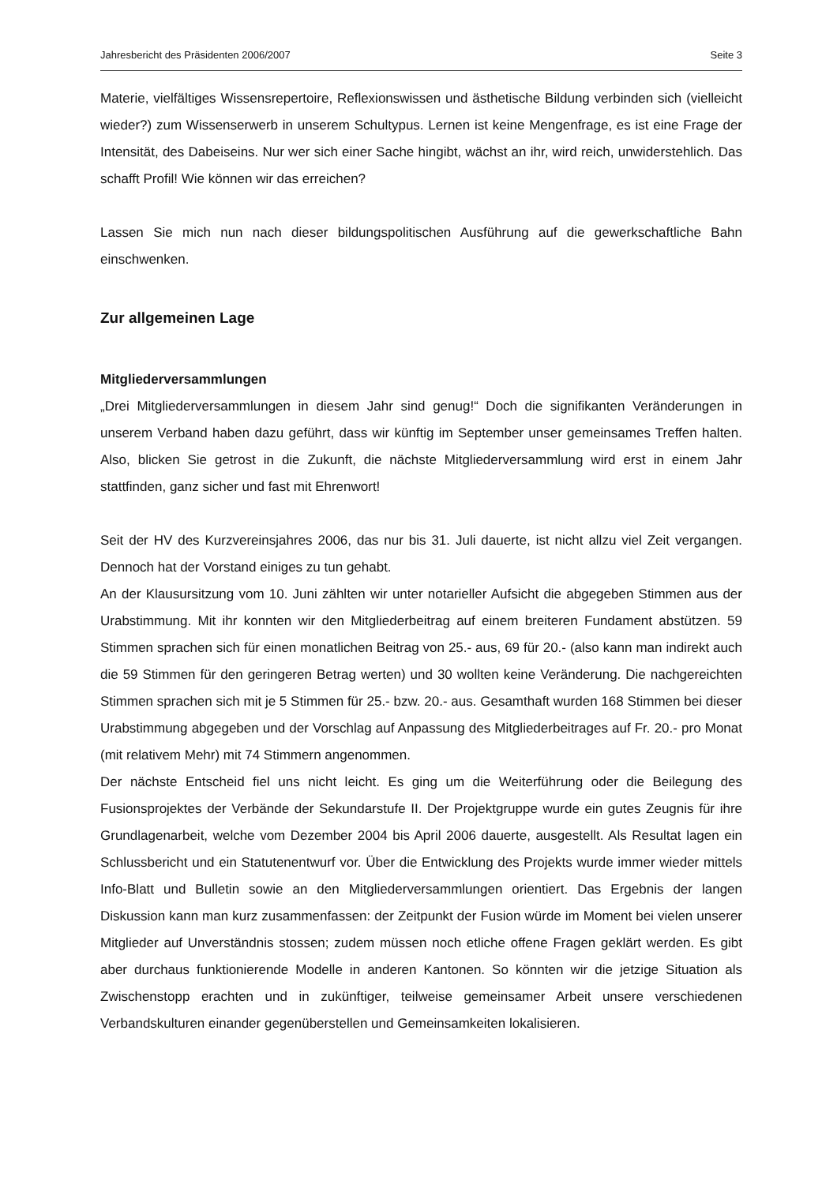Jahresbericht des Präsidenten 2006/2007 Seite 3
Materie, vielfältiges Wissensrepertoire, Reflexionswissen und ästhetische Bildung verbinden sich (vielleicht wieder?) zum Wissenserwerb in unserem Schultypus. Lernen ist keine Mengenfrage, es ist eine Frage der Intensität, des Dabeiseins. Nur wer sich einer Sache hingibt, wächst an ihr, wird reich, unwiderstehlich. Das schafft Profil! Wie können wir das erreichen?
Lassen Sie mich nun nach dieser bildungspolitischen Ausführung auf die gewerkschaftliche Bahn einschwenken.
Zur allgemeinen Lage
Mitgliederversammlungen
„Drei Mitgliederversammlungen in diesem Jahr sind genug!“ Doch die signifikanten Veränderungen in unserem Verband haben dazu geführt, dass wir künftig im September unser gemeinsames Treffen halten. Also, blicken Sie getrost in die Zukunft, die nächste Mitgliederversammlung wird erst in einem Jahr stattfinden, ganz sicher und fast mit Ehrenwort!
Seit der HV des Kurzvereinsjahres 2006, das nur bis 31. Juli dauerte, ist nicht allzu viel Zeit vergangen. Dennoch hat der Vorstand einiges zu tun gehabt.
An der Klausursitzung vom 10. Juni zählten wir unter notarieller Aufsicht die abgegeben Stimmen aus der Urabstimmung. Mit ihr konnten wir den Mitgliederbeitrag auf einem breiteren Fundament abstützen. 59 Stimmen sprachen sich für einen monatlichen Beitrag von 25.- aus, 69 für 20.- (also kann man indirekt auch die 59 Stimmen für den geringeren Betrag werten) und 30 wollten keine Veränderung. Die nachgereichten Stimmen sprachen sich mit je 5 Stimmen für 25.- bzw. 20.- aus. Gesamthaft wurden 168 Stimmen bei dieser Urabstimmung abgegeben und der Vorschlag auf Anpassung des Mitgliederbeitrages auf Fr. 20.- pro Monat (mit relativem Mehr) mit 74 Stimmern angenommen.
Der nächste Entscheid fiel uns nicht leicht. Es ging um die Weiterführung oder die Beilegung des Fusionsprojektes der Verbände der Sekundarstufe II. Der Projektgruppe wurde ein gutes Zeugnis für ihre Grundlagenarbeit, welche vom Dezember 2004 bis April 2006 dauerte, ausgestellt. Als Resultat lagen ein Schlussbericht und ein Statutenentwurf vor. Über die Entwicklung des Projekts wurde immer wieder mittels Info-Blatt und Bulletin sowie an den Mitgliederversammlungen orientiert. Das Ergebnis der langen Diskussion kann man kurz zusammenfassen: der Zeitpunkt der Fusion würde im Moment bei vielen unserer Mitglieder auf Unverständnis stossen; zudem müssen noch etliche offene Fragen geklärt werden. Es gibt aber durchaus funktionierende Modelle in anderen Kantonen. So könnten wir die jetzige Situation als Zwischenstopp erachten und in zukünftiger, teilweise gemeinsamer Arbeit unsere verschiedenen Verbandskulturen einander gegenüberstellen und Gemeinsamkeiten lokalisieren.